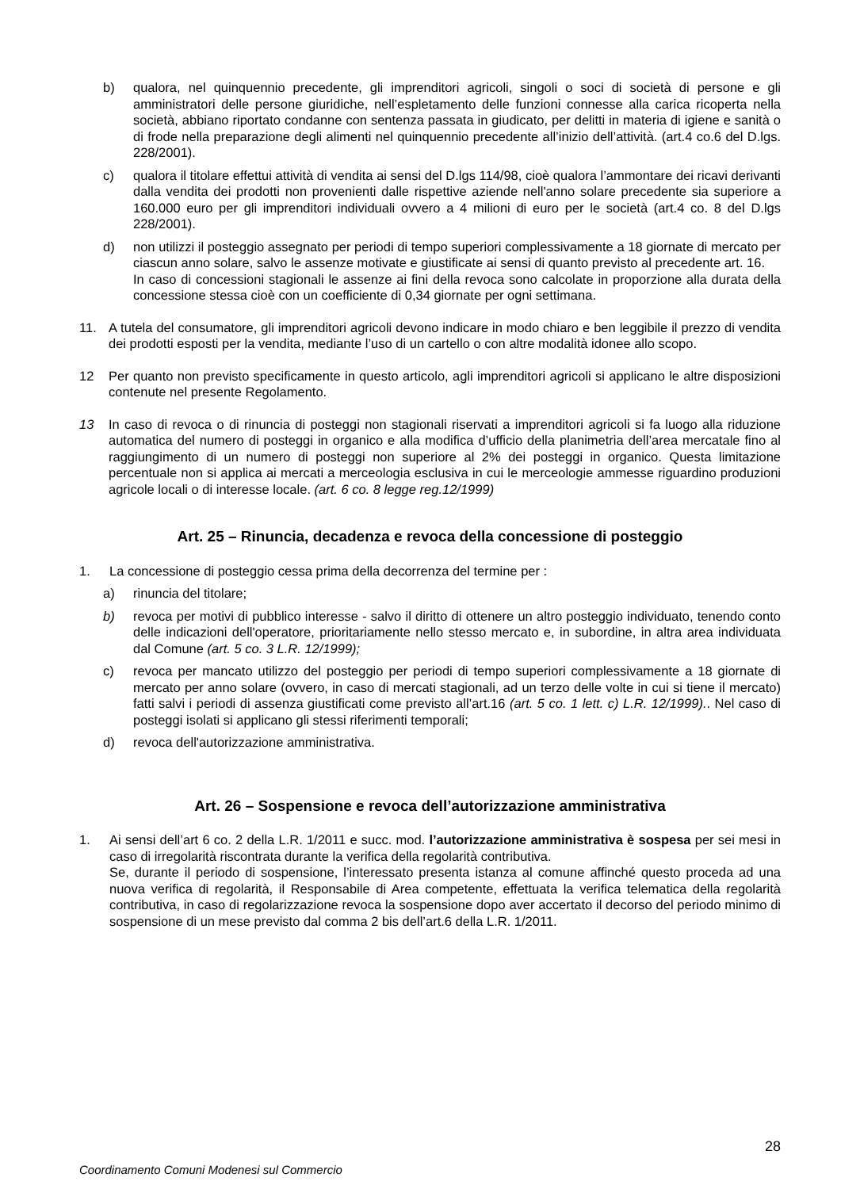b) qualora, nel quinquennio precedente, gli imprenditori agricoli, singoli o soci di società di persone e gli amministratori delle persone giuridiche, nell’espletamento delle funzioni connesse alla carica ricoperta nella società, abbiano riportato condanne con sentenza passata in giudicato, per delitti in materia di igiene e sanità o di frode nella preparazione degli alimenti nel quinquennio precedente all’inizio dell’attività. (art.4 co.6 del D.lgs. 228/2001).
c) qualora il titolare effettui attività di vendita ai sensi del D.lgs 114/98, cioè qualora l’ammontare dei ricavi derivanti dalla vendita dei prodotti non provenienti dalle rispettive aziende nell'anno solare precedente sia superiore a 160.000 euro per gli imprenditori individuali ovvero a 4 milioni di euro per le società (art.4 co. 8 del D.lgs 228/2001).
d) non utilizzi il posteggio assegnato per periodi di tempo superiori complessivamente a 18 giornate di mercato per ciascun anno solare, salvo le assenze motivate e giustificate ai sensi di quanto previsto al precedente art. 16.
In caso di concessioni stagionali le assenze ai fini della revoca sono calcolate in proporzione alla durata della concessione stessa cioè con un coefficiente di 0,34 giornate per ogni settimana.
11. A tutela del consumatore, gli imprenditori agricoli devono indicare in modo chiaro e ben leggibile il prezzo di vendita dei prodotti esposti per la vendita, mediante l’uso di un cartello o con altre modalità idonee allo scopo.
12 Per quanto non previsto specificamente in questo articolo, agli imprenditori agricoli si applicano le altre disposizioni contenute nel presente Regolamento.
13 In caso di revoca o di rinuncia di posteggi non stagionali riservati a imprenditori agricoli si fa luogo alla riduzione automatica del numero di posteggi in organico e alla modifica d’ufficio della planimetria dell’area mercatale fino al raggiungimento di un numero di posteggi non superiore al 2% dei posteggi in organico. Questa limitazione percentuale non si applica ai mercati a merceologia esclusiva in cui le merceologie ammesse riguardino produzioni agricole locali o di interesse locale. (art. 6 co. 8 legge reg.12/1999)
Art. 25 – Rinuncia, decadenza e revoca della concessione di posteggio
1. La concessione di posteggio cessa prima della decorrenza del termine per :
a) rinuncia del titolare;
b) revoca per motivi di pubblico interesse - salvo il diritto di ottenere un altro posteggio individuato, tenendo conto delle indicazioni dell'operatore, prioritariamente nello stesso mercato e, in subordine, in altra area individuata dal Comune (art. 5 co. 3 L.R. 12/1999);
c) revoca per mancato utilizzo del posteggio per periodi di tempo superiori complessivamente a 18 giornate di mercato per anno solare (ovvero, in caso di mercati stagionali, ad un terzo delle volte in cui si tiene il mercato) fatti salvi i periodi di assenza giustificati come previsto all’art.16 (art. 5 co. 1 lett. c) L.R. 12/1999).. Nel caso di posteggi isolati si applicano gli stessi riferimenti temporali;
d) revoca dell'autorizzazione amministrativa.
Art. 26 – Sospensione e revoca dell’autorizzazione amministrativa
1. Ai sensi dell’art 6 co. 2 della L.R. 1/2011 e succ. mod. l’autorizzazione amministrativa è sospesa per sei mesi in caso di irregolarità riscontrata durante la verifica della regolarità contributiva.
Se, durante il periodo di sospensione, l’interessato presenta istanza al comune affinché questo proceda ad una nuova verifica di regolarità, il Responsabile di Area competente, effettuata la verifica telematica della regolarità contributiva, in caso di regolarizzazione revoca la sospensione dopo aver accertato il decorso del periodo minimo di sospensione di un mese previsto dal comma 2 bis dell’art.6 della L.R. 1/2011.
28
Coordinamento Comuni Modenesi sul Commercio